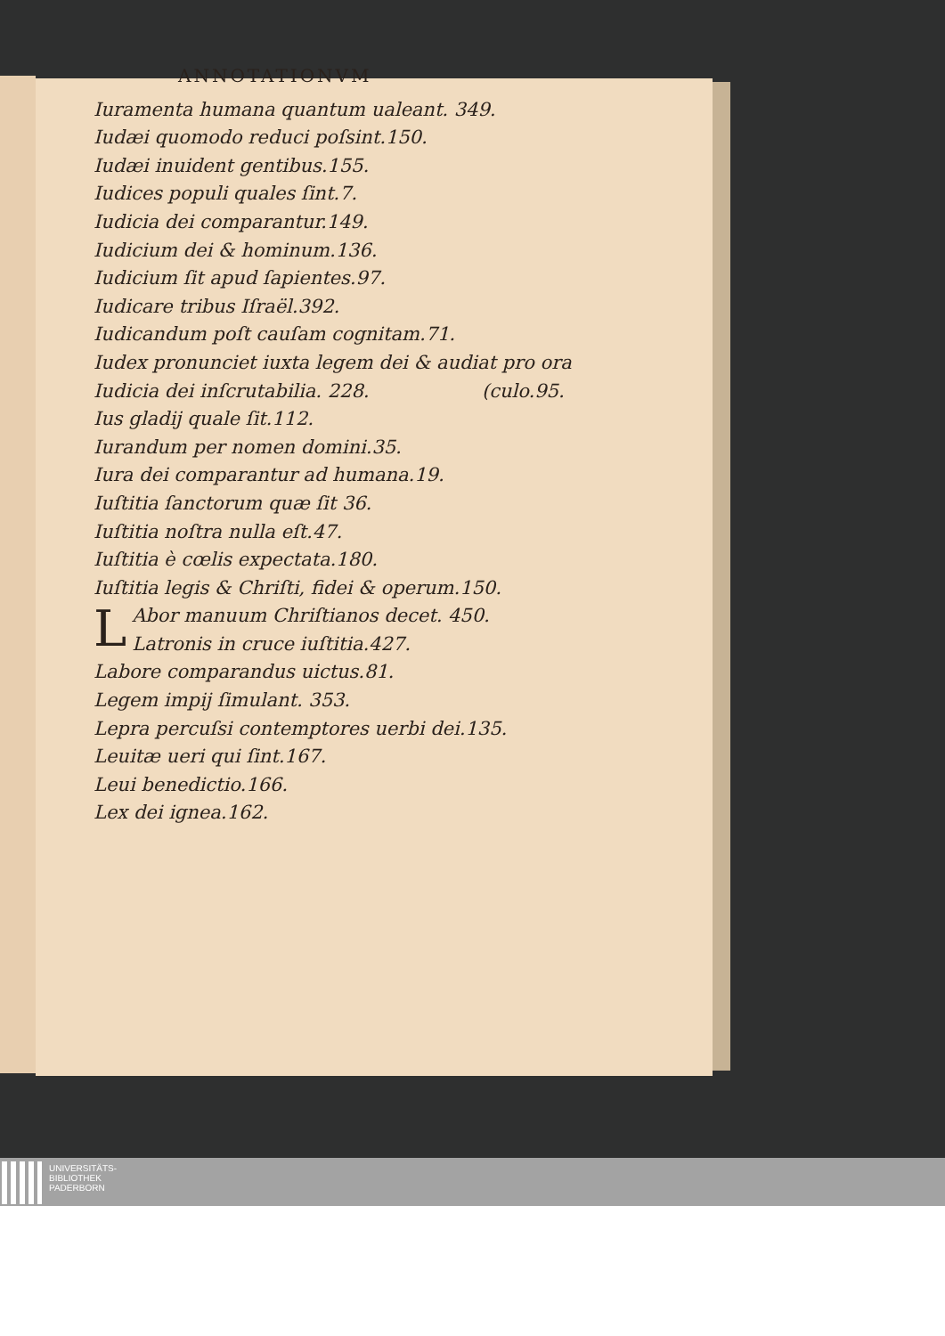ANNOTATIONVM
Iuramenta humana quantum ualeant. 349.
Iudæi quomodo reduci poſsint.150.
Iudæi inuident gentibus.155.
Iudices populi quales ſint.7.
Iudicia dei comparantur.149.
Iudicium dei & hominum.136.
Iudicium ſit apud ſapientes.97.
Iudicare tribus Iſraël.392.
Iudicandum poſt cauſam cognitam.71.
Iudex pronunciet iuxta legem dei & audiat pro ora
Iudicia dei inſcrutabilia. 228. (culo.95.
Ius gladij quale ſit.112.
Iurandum per nomen domini.35.
Iura dei comparantur ad humana.19.
Iuſtitia ſanctorum quæ ſit 36.
Iuſtitia noſtra nulla eſt.47.
Iuſtitia è cœlis expectata.180.
Iuſtitia legis & Chriſti, fidei & operum.150.
LAbor manuum Chriſtianos decet. 450.
Latronis in cruce iuſtitia.427.
Labore comparandus uictus.81.
Legem impij ſimulant. 353.
Lepra percuſsi contemptores uerbi dei.135.
Leuitæ ueri qui ſint.167.
Leui benedictio.166.
Lex dei ignea.162.
UNIVERSITÄTS-
BIBLIOTHEK
PADERBORN